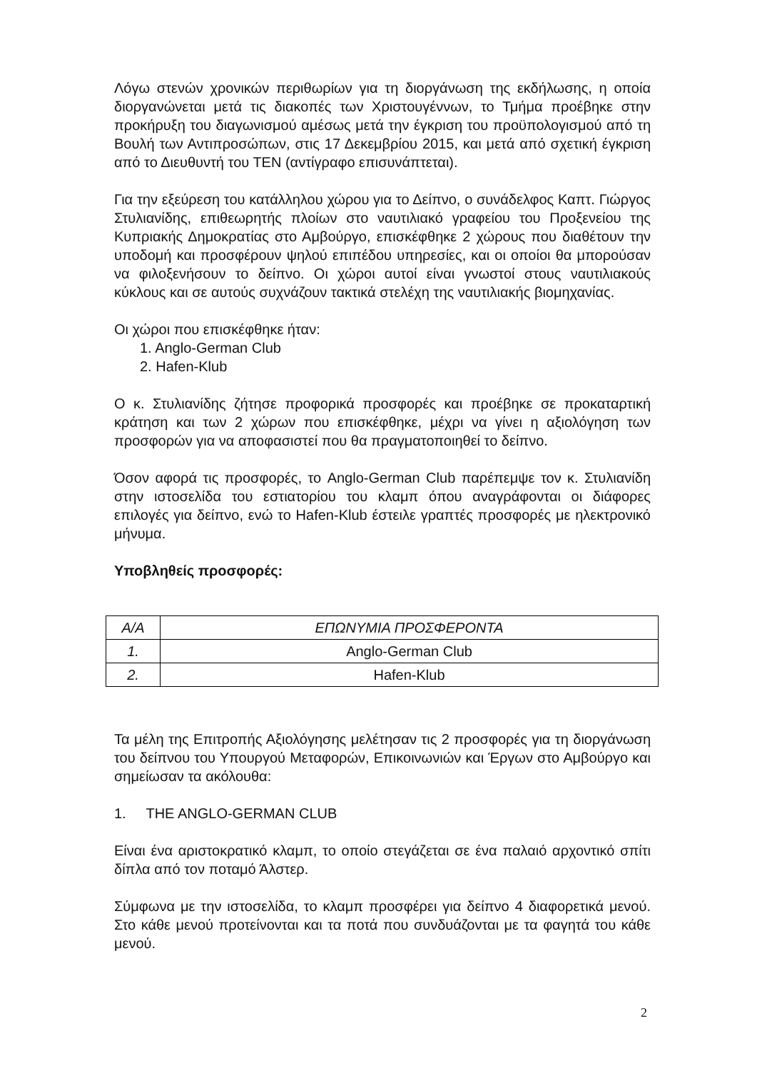Λόγω στενών χρονικών περιθωρίων για τη διοργάνωση της εκδήλωσης, η οποία διοργανώνεται μετά τις διακοπές των Χριστουγέννων, το Τμήμα προέβηκε στην προκήρυξη του διαγωνισμού αμέσως μετά την έγκριση του προϋπολογισμού από τη Βουλή των Αντιπροσώπων, στις 17 Δεκεμβρίου 2015, και μετά από σχετική έγκριση από το Διευθυντή του ΤΕΝ (αντίγραφο επισυνάπτεται).
Για την εξεύρεση του κατάλληλου χώρου για το Δείπνο, ο συνάδελφος Καπτ. Γιώργος Στυλιανίδης, επιθεωρητής πλοίων στο ναυτιλιακό γραφείου του Προξενείου της Κυπριακής Δημοκρατίας στο Αμβούργο, επισκέφθηκε 2 χώρους που διαθέτουν την υποδομή και προσφέρουν ψηλού επιπέδου υπηρεσίες, και οι οποίοι θα μπορούσαν να φιλοξενήσουν το δείπνο. Οι χώροι αυτοί είναι γνωστοί στους ναυτιλιακούς κύκλους και σε αυτούς συχνάζουν τακτικά στελέχη της ναυτιλιακής βιομηχανίας.
Οι χώροι που επισκέφθηκε ήταν:
1. Anglo-German Club
2. Hafen-Klub
Ο κ. Στυλιανίδης ζήτησε προφορικά προσφορές και προέβηκε σε προκαταρτική κράτηση και των 2 χώρων που επισκέφθηκε, μέχρι να γίνει η αξιολόγηση των προσφορών για να αποφασιστεί που θα πραγματοποιηθεί το δείπνο.
Όσον αφορά τις προσφορές, το Anglo-German Club παρέπεμψε τον κ. Στυλιανίδη στην ιστοσελίδα του εστιατορίου του κλαμπ όπου αναγράφονται οι διάφορες επιλογές για δείπνο, ενώ το Hafen-Klub έστειλε γραπτές προσφορές με ηλεκτρονικό μήνυμα.
Υποβληθείς προσφορές:
| Α/Α | ΕΠΩΝΥΜΙΑ ΠΡΟΣΦΕΡΟΝΤΑ |
| --- | --- |
| 1. | Anglo-German Club |
| 2. | Hafen-Klub |
Τα μέλη της Επιτροπής Αξιολόγησης μελέτησαν τις 2 προσφορές για τη διοργάνωση του δείπνου του Υπουργού Μεταφορών, Επικοινωνιών και Έργων στο Αμβούργο και σημείωσαν τα ακόλουθα:
1. THE ANGLO-GERMAN CLUB
Είναι ένα αριστοκρατικό κλαμπ, το οποίο στεγάζεται σε ένα παλαιό αρχοντικό σπίτι δίπλα από τον ποταμό Άλστερ.
Σύμφωνα με την ιστοσελίδα, το κλαμπ προσφέρει για δείπνο 4 διαφορετικά μενού. Στο κάθε μενού προτείνονται και τα ποτά που συνδυάζονται με τα φαγητά του κάθε μενού.
2